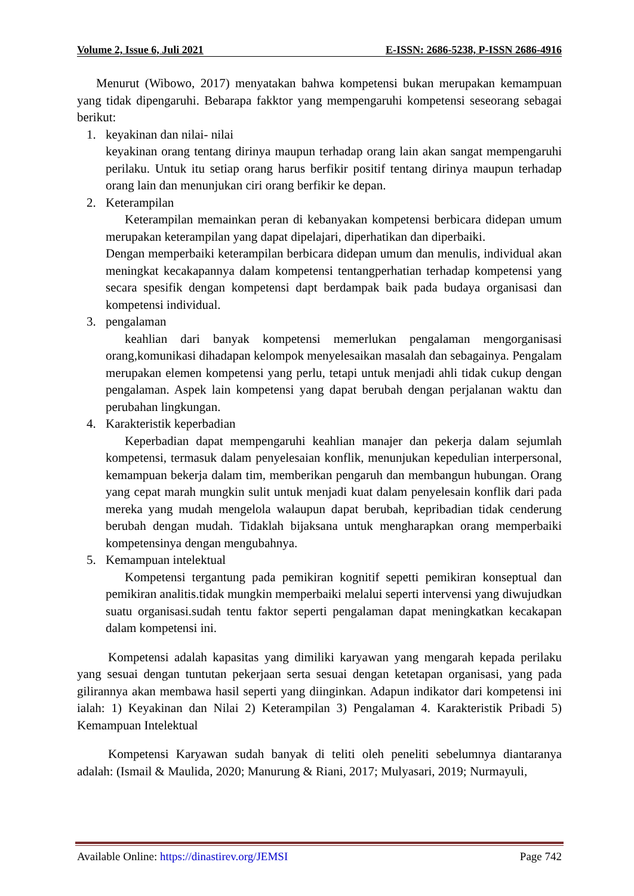Volume 2, Issue 6, Juli 2021 E-ISSN: 2686-5238, P-ISSN 2686-4916
Menurut (Wibowo, 2017) menyatakan bahwa kompetensi bukan merupakan kemampuan yang tidak dipengaruhi. Bebarapa fakktor yang mempengaruhi kompetensi seseorang sebagai berikut:
1. keyakinan dan nilai- nilai
keyakinan orang tentang dirinya maupun terhadap orang lain akan sangat mempengaruhi perilaku. Untuk itu setiap orang harus berfikir positif tentang dirinya maupun terhadap orang lain dan menunjukan ciri orang berfikir ke depan.
2. Keterampilan
Keterampilan memainkan peran di kebanyakan kompetensi berbicara didepan umum merupakan keterampilan yang dapat dipelajari, diperhatikan dan diperbaiki.
Dengan memperbaiki keterampilan berbicara didepan umum dan menulis, individual akan meningkat kecakapannya dalam kompetensi tentangperhatian terhadap kompetensi yang secara spesifik dengan kompetensi dapt berdampak baik pada budaya organisasi dan kompetensi individual.
3. pengalaman
keahlian dari banyak kompetensi memerlukan pengalaman mengorganisasi orang,komunikasi dihadapan kelompok menyelesaikan masalah dan sebagainya. Pengalam merupakan elemen kompetensi yang perlu, tetapi untuk menjadi ahli tidak cukup dengan pengalaman. Aspek lain kompetensi yang dapat berubah dengan perjalanan waktu dan perubahan lingkungan.
4. Karakteristik keperbadian
Keperbadian dapat mempengaruhi keahlian manajer dan pekerja dalam sejumlah kompetensi, termasuk dalam penyelesaian konflik, menunjukan kepedulian interpersonal, kemampuan bekerja dalam tim, memberikan pengaruh dan membangun hubungan. Orang yang cepat marah mungkin sulit untuk menjadi kuat dalam penyelesain konflik dari pada mereka yang mudah mengelola walaupun dapat berubah, kepribadian tidak cenderung berubah dengan mudah. Tidaklah bijaksana untuk mengharapkan orang memperbaiki kompetensinya dengan mengubahnya.
5. Kemampuan intelektual
Kompetensi tergantung pada pemikiran kognitif sepetti pemikiran konseptual dan pemikiran analitis.tidak mungkin memperbaiki melalui seperti intervensi yang diwujudkan suatu organisasi.sudah tentu faktor seperti pengalaman dapat meningkatkan kecakapan dalam kompetensi ini.
Kompetensi adalah kapasitas yang dimiliki karyawan yang mengarah kepada perilaku yang sesuai dengan tuntutan pekerjaan serta sesuai dengan ketetapan organisasi, yang pada gilirannya akan membawa hasil seperti yang diinginkan. Adapun indikator dari kompetensi ini ialah: 1) Keyakinan dan Nilai 2) Keterampilan 3) Pengalaman 4. Karakteristik Pribadi 5) Kemampuan Intelektual
Kompetensi Karyawan sudah banyak di teliti oleh peneliti sebelumnya diantaranya adalah: (Ismail & Maulida, 2020; Manurung & Riani, 2017; Mulyasari, 2019; Nurmayuli,
Available Online: https://dinastirev.org/JEMSI Page 742